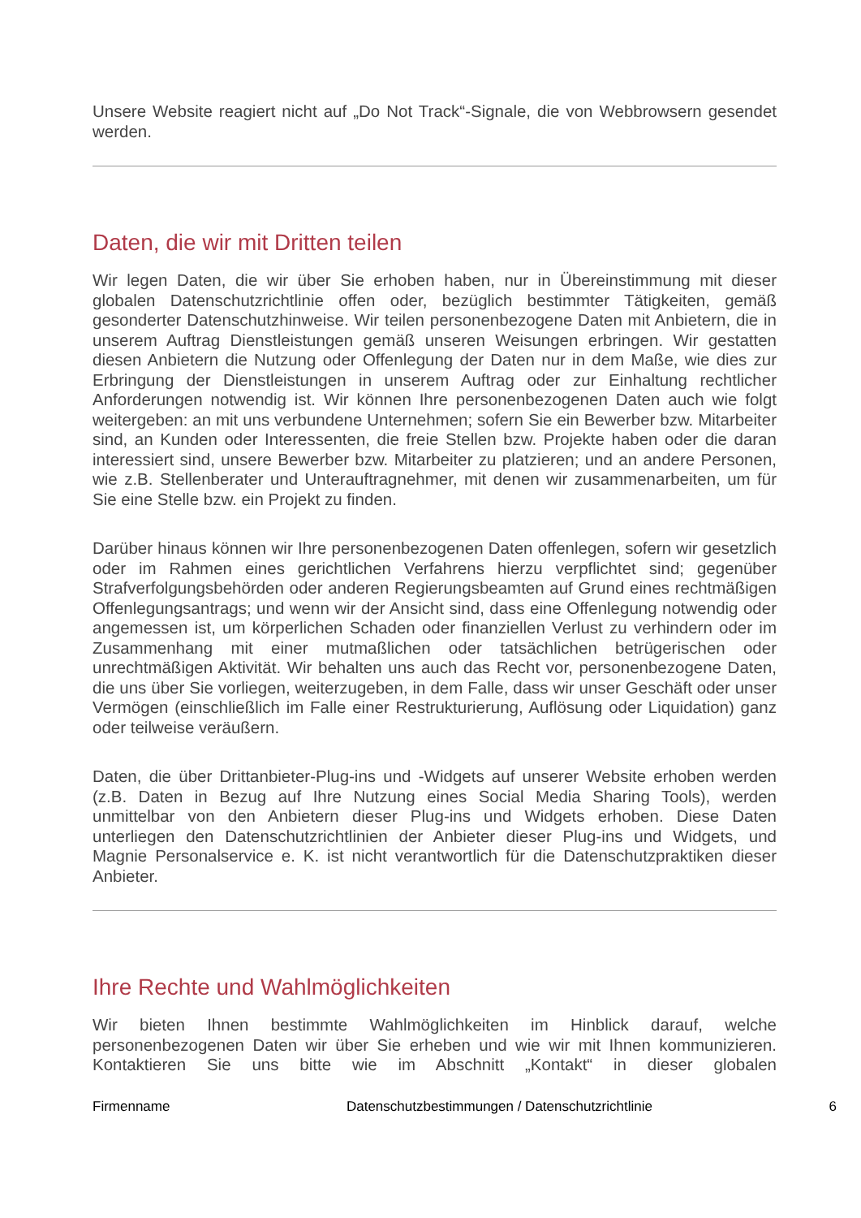Unsere Website reagiert nicht auf „Do Not Track“-Signale, die von Webbrowsern gesendet werden.
Daten, die wir mit Dritten teilen
Wir legen Daten, die wir über Sie erhoben haben, nur in Übereinstimmung mit dieser globalen Datenschutzrichtlinie offen oder, bezüglich bestimmter Tätigkeiten, gemäß gesonderter Datenschutzhinweise. Wir teilen personenbezogene Daten mit Anbietern, die in unserem Auftrag Dienstleistungen gemäß unseren Weisungen erbringen. Wir gestatten diesen Anbietern die Nutzung oder Offenlegung der Daten nur in dem Maße, wie dies zur Erbringung der Dienstleistungen in unserem Auftrag oder zur Einhaltung rechtlicher Anforderungen notwendig ist. Wir können Ihre personenbezogenen Daten auch wie folgt weitergeben: an mit uns verbundene Unternehmen; sofern Sie ein Bewerber bzw. Mitarbeiter sind, an Kunden oder Interessenten, die freie Stellen bzw. Projekte haben oder die daran interessiert sind, unsere Bewerber bzw. Mitarbeiter zu platzieren; und an andere Personen, wie z.B. Stellenberater und Unterauftragnehmer, mit denen wir zusammenarbeiten, um für Sie eine Stelle bzw. ein Projekt zu finden.
Darüber hinaus können wir Ihre personenbezogenen Daten offenlegen, sofern wir gesetzlich oder im Rahmen eines gerichtlichen Verfahrens hierzu verpflichtet sind; gegenüber Strafverfolgungsbehörden oder anderen Regierungsbeamten auf Grund eines rechtmäßigen Offenlegungsantrags; und wenn wir der Ansicht sind, dass eine Offenlegung notwendig oder angemessen ist, um körperlichen Schaden oder finanziellen Verlust zu verhindern oder im Zusammenhang mit einer mutmaßlichen oder tatsächlichen betrügerischen oder unrechtmäßigen Aktivität. Wir behalten uns auch das Recht vor, personenbezogene Daten, die uns über Sie vorliegen, weiterzugeben, in dem Falle, dass wir unser Geschäft oder unser Vermögen (einschließlich im Falle einer Restrukturierung, Auflösung oder Liquidation) ganz oder teilweise veräußern.
Daten, die über Drittanbieter-Plug-ins und -Widgets auf unserer Website erhoben werden (z.B. Daten in Bezug auf Ihre Nutzung eines Social Media Sharing Tools), werden unmittelbar von den Anbietern dieser Plug-ins und Widgets erhoben. Diese Daten unterliegen den Datenschutzrichtlinien der Anbieter dieser Plug-ins und Widgets, und Magnie Personalservice e. K. ist nicht verantwortlich für die Datenschutzpraktiken dieser Anbieter.
Ihre Rechte und Wahlmöglichkeiten
Wir bieten Ihnen bestimmte Wahlmöglichkeiten im Hinblick darauf, welche personenbezogenen Daten wir über Sie erheben und wie wir mit Ihnen kommunizieren. Kontaktieren Sie uns bitte wie im Abschnitt „Kontakt“ in dieser globalen
Firmenname Datenschutzbestimmungen / Datenschutzrichtlinie 6